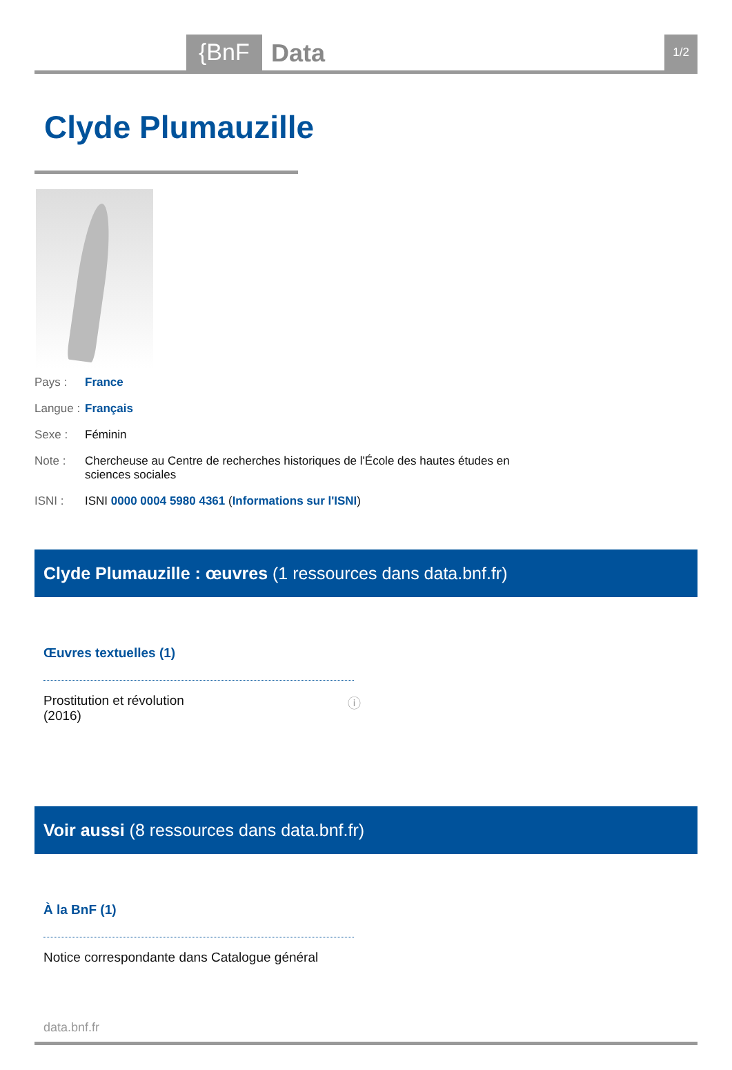{BnF Data 1/2
Clyde Plumauzille
Pays : France
Langue : Français
Sexe : Féminin
Note : Chercheuse au Centre de recherches historiques de l'École des hautes études en sciences sociales
ISNI : ISNI 0000 0004 5980 4361 (Informations sur l'ISNI)
Clyde Plumauzille : œuvres (1 ressources dans data.bnf.fr)
Œuvres textuelles (1)
Prostitution et révolution
(2016) ⓘ
Voir aussi (8 ressources dans data.bnf.fr)
À la BnF (1)
Notice correspondante dans Catalogue général
data.bnf.fr